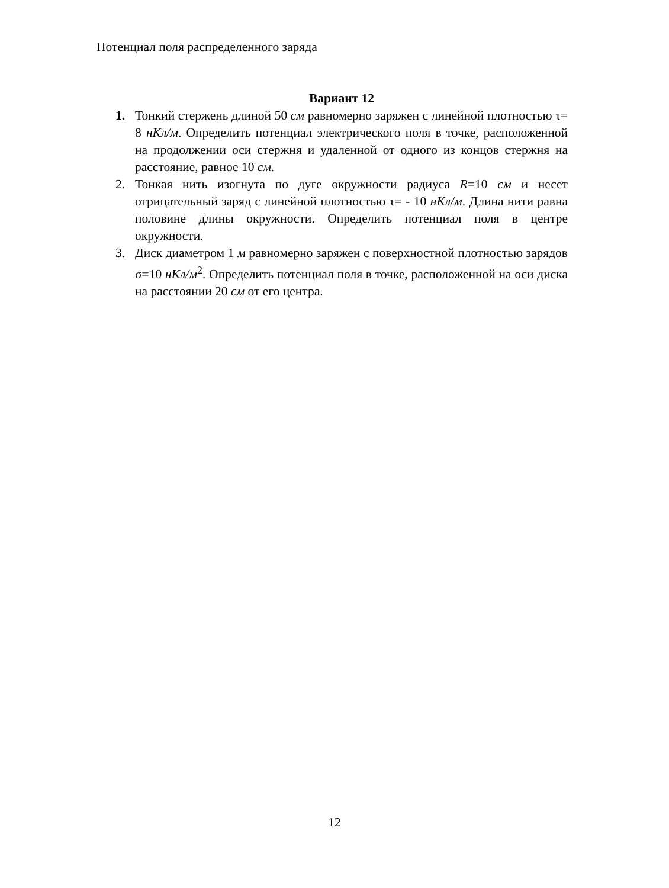Потенциал поля распределенного заряда
Вариант 12
1. Тонкий стержень длиной 50 см равномерно заряжен с линейной плотностью τ= 8 нКл/м. Определить потенциал электрического поля в точке, расположенной на продолжении оси стержня и удаленной от одного из концов стержня на расстояние, равное 10 см.
2. Тонкая нить изогнута по дуге окружности радиуса R=10 см и несет отрицательный заряд с линейной плотностью τ= - 10 нКл/м. Длина нити равна половине длины окружности. Определить потенциал поля в центре окружности.
3. Диск диаметром 1 м равномерно заряжен с поверхностной плотностью зарядов σ=10 нКл/м<sup>2</sup>. Определить потенциал поля в точке, расположенной на оси диска на расстоянии 20 см от его центра.
12